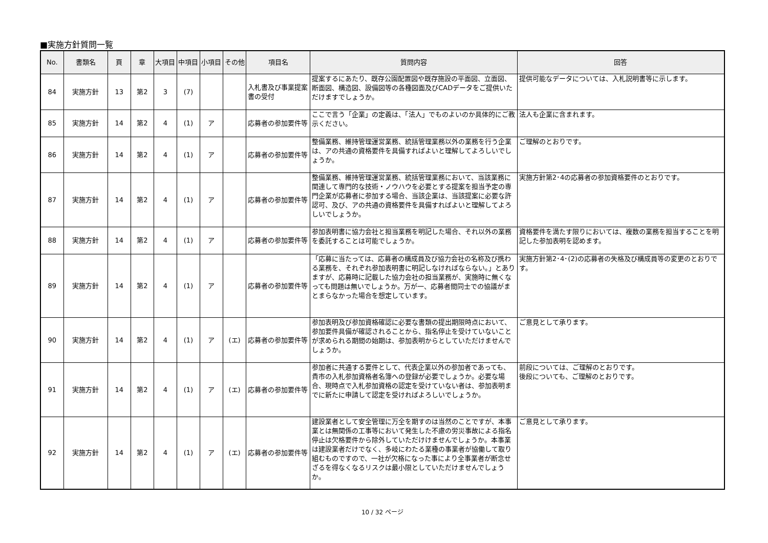■実施方針質問一覧
| No. | 書類名 | 頁 | 章 | 大項目 | 中項目 | 小項目 | その他 | 項目名 | 質問内容 | 回答 |
| --- | --- | --- | --- | --- | --- | --- | --- | --- | --- | --- |
| 84 | 実施方針 | 13 | 第2 | 3 | (7) | | | 入札書及び事業提案書の受付 | 提案するにあたり、既存公園配置図や既存施設の平面図、立面図、断面図、構造図、設備図等の各種図面及びCADデータをご提供いただけますでしょうか。 | 提供可能なデータについては、入札説明書等に示します。 |
| 85 | 実施方針 | 14 | 第2 | 4 | (1) | ア | | 応募者の参加要件等 | ここで言う「企業」の定義は、「法人」でものよいのか具体的にご教示ください。 | 法人も企業に含まれます。 |
| 86 | 実施方針 | 14 | 第2 | 4 | (1) | ア | | 応募者の参加要件等 | 整備業務、維持管理運営業務、統括管理業務以外の業務を行う企業は、アの共通の資格要件を具備すればよいと理解してよろしいでしょうか。 | ご理解のとおりです。 |
| 87 | 実施方針 | 14 | 第2 | 4 | (1) | ア | | 応募者の参加要件等 | 整備業務、維持管理運営業務、統括管理業務において、当該業務に関連して専門的な技術・ノウハウを必要とする提案を担当予定の専門企業が応募者に参加する場合、当該企業は、当該提案に必要な許認可、及び、アの共通の資格要件を具備すればよいと理解してよろしいでしょうか。 | 実施方針第2･4の応募者の参加資格要件のとおりです。 |
| 88 | 実施方針 | 14 | 第2 | 4 | (1) | ア | | 応募者の参加要件等 | 参加表明書に協力会社と担当業務を明記した場合、それ以外の業務を委託することは可能でしょうか。 | 資格要件を満たす限りにおいては、複数の業務を担当することを明記した参加表明を認めます。 |
| 89 | 実施方針 | 14 | 第2 | 4 | (1) | ア | | 応募者の参加要件等 | 「応募に当たっては、応募者の構成員及び協力会社の名称及び携わる業務を、それぞれ参加表明書に明記しなければならない。」とありますが、応募時に記載した協力会社の担当業務が、実施時に無くなっても問題は無いでしょうか。万が一、応募者間同士での協議がまとまらなかった場合を想定しています。 | 実施方針第2･4･(2)の応募者の失格及び構成員等の変更のとおりです。 |
| 90 | 実施方針 | 14 | 第2 | 4 | (1) | ア | (エ) | 応募者の参加要件等 | 参加表明及び参加資格確認に必要な書類の提出期限時点において、参加要件具備が確認されることから、指名停止を受けていないことが求められる期間の始期は、参加表明からとしていただけませんでしょうか。 | ご意見として承ります。 |
| 91 | 実施方針 | 14 | 第2 | 4 | (1) | ア | (エ) | 応募者の参加要件等 | 参加者に共通する要件として、代表企業以外の参加者であっても、貴市の入札参加資格者名簿への登録が必要でしょうか。必要な場合、現時点で入札参加資格の認定を受けていない者は、参加表明までに新たに申請して認定を受ければよろしいでしょうか。 | 前段については、ご理解のとおりです。 後段についても、ご理解のとおりです。 |
| 92 | 実施方針 | 14 | 第2 | 4 | (1) | ア | (エ) | 応募者の参加要件等 | 建設業者として安全管理に万全を期すのは当然のことですが、本事業とは無関係の工事等において発生した不慮の労災事故による指名停止は欠格要件から除外していただけけませんでしょうか。本事業は建設業者だけでなく、多岐にわたる業種の事業者が協働して取り組むものですので、一社が欠格になった事により全事業者が断念せざるを得なくなるリスクは最小限としていただけませんでしょうか。 | ご意見として承ります。 |
10 / 32 ページ